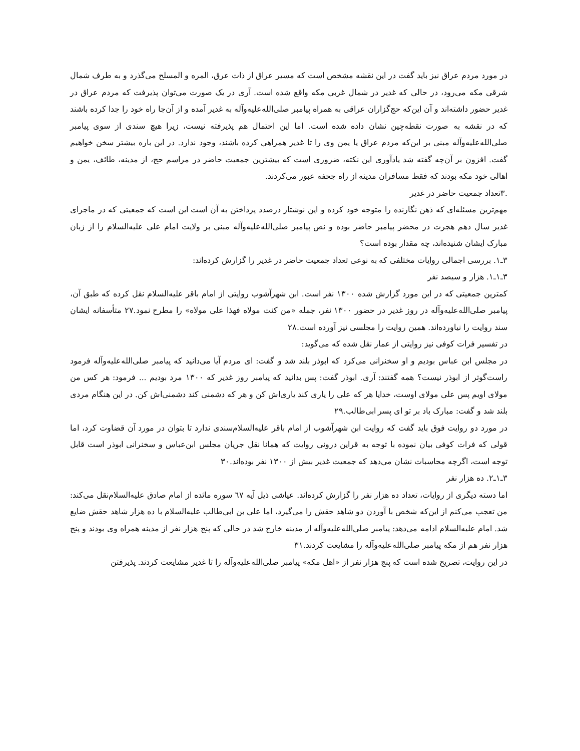در مورد مردم عراق نیز باید گفت در این نقشه مشخص است که مسیر عراق از ذات عرق، المره و المسلح می‌گذرد و به طرف شمال شرقی مکه می‌رود، در حالی که غدیر در شمال غربی مکه واقع شده است. آری در یک صورت می‌توان پذیرفت که مردم عراق در غدیر حضور داشته‌اند و آن این‌که حج‌گزاران عراقی به همراه پیامبر صلی‌الله‌علیه‌وآله به غدیر آمده و از آن‌جا راه خود را جدا کرده باشند که در نقشه به صورت نقطه‌چین نشان داده شده است. اما این احتمال هم پذیرفته نیست، زیرا هیچ سندی از سوی پیامبر صلی‌الله‌علیه‌وآله مبنی بر این‌که مردم عراق یا یمن وی را تا غدیر همراهی کرده باشند، وجود ندارد. در این باره بیشتر سخن خواهیم گفت. افزون بر آن‌چه گفته شد یادآوری این نکته، ضروری است که بیشترین جمعیت حاضر در مراسم حج، از مدینه، طائف، یمن و اهالی خود مکه بودند که فقط مسافران مدینه از راه جحفه عبور می‌کردند.
.۳تعداد جمعیت حاضر در غدیر
مهم‌ترین مسئله‌ای که ذهن نگارنده را متوجه خود کرده و این نوشتار درصدد پرداختن به آن است این است که جمعیتی که در ماجرای غدیر سال دهم هجرت در محضر پیامبر حاضر بوده و نص پیامبر صلی‌الله‌علیه‌وآله مبنی بر ولایت امام علی علیه‌السلام را از زبان مبارک ایشان شنیده‌اند، چه مقدار بوده است؟
۳ـ۱. بررسی اجمالی روایات مختلفی که به نوعی تعداد جمعیت حاضر در غدیر را گزارش کرده‌اند:
۳ـ۱ـ۱. هزار و سیصد نفر
کمترین جمعیتی که در این مورد گزارش شده ۱۳۰۰ نفر است. ابن شهرآشوب روایتی از امام باقر علیه‌السلام نقل کرده که طبق آن، پیامبر صلی‌الله‌علیه‌وآله در روز غدیر در حضور ۱۳۰۰ نفر، جمله «من کنت مولاه فهذا علی مولاه» را مطرح نمود.۲۷ متأسفانه ایشان سند روایت را نیاورده‌اند. همین روایت را مجلسی نیز آورده است.۲۸
در تفسیر فرات کوفی نیز روایتی از عمار نقل شده که می‌گوید:
در مجلس ابن عباس بودیم و او سخنرانی می‌کرد که ابوذر بلند شد و گفت: ای مردم آیا می‌دانید که پیامبر صلی‌الله‌علیه‌وآله فرمود راست‌گوتر از ابوذر نیست؟ همه گفتند: آری. ابوذر گفت: پس بدانید که پیامبر روز غدیر که ۱۳۰۰ مرد بودیم ... فرمود: هر کس من مولای اویم پس علی مولای اوست، خدایا هر که علی را یاری کند یاری‌اش کن و هر که دشمنی کند دشمنی‌اش کن. در این هنگام مردی بلند شد و گفت: مبارک باد بر تو ای پسر ابی‌طالب.۲۹
در مورد دو روایت فوق باید گفت که روایت ابن شهرآشوب از امام باقر علیه‌السلام‌سندی ندارد تا بتوان در مورد آن قضاوت کرد، اما قولی که فرات کوفی بیان نموده با توجه به قراین درونی روایت که همانا نقل جریان مجلس ابن‌عباس و سخنرانی ابوذر است قابل توجه است، اگرچه محاسبات نشان می‌دهد که جمعیت غدیر بیش از ۱۳۰۰ نفر بوده‌اند.۳۰
۳ـ۱ـ۲. ده هزار نفر
اما دسته دیگری از روایات، تعداد ده هزار نفر را گزارش کرده‌اند. عیاشی ذیل آیه ٦٧ سوره مائده از امام صادق علیه‌السلام‌نقل می‌کند: من تعجب می‌کنم از این‌که شخص با آوردن دو شاهد حقش را می‌گیرد، اما علی بن ابی‌طالب علیه‌السلام با ده هزار شاهد حقش ضایع شد. امام علیه‌السلام ادامه می‌دهد: پیامبر صلی‌الله‌علیه‌وآله از مدینه خارج شد در حالی که پنج هزار نفر از مدینه همراه وی بودند و پنج هزار نفر هم از مکه پیامبر صلی‌الله‌علیه‌وآله را مشایعت کردند.۳۱
در این روایت، تصریح شده است که پنج هزار نفر از «اهل مکه» پیامبر صلی‌الله‌علیه‌وآله را تا غدیر مشایعت کردند. پذیرفتن